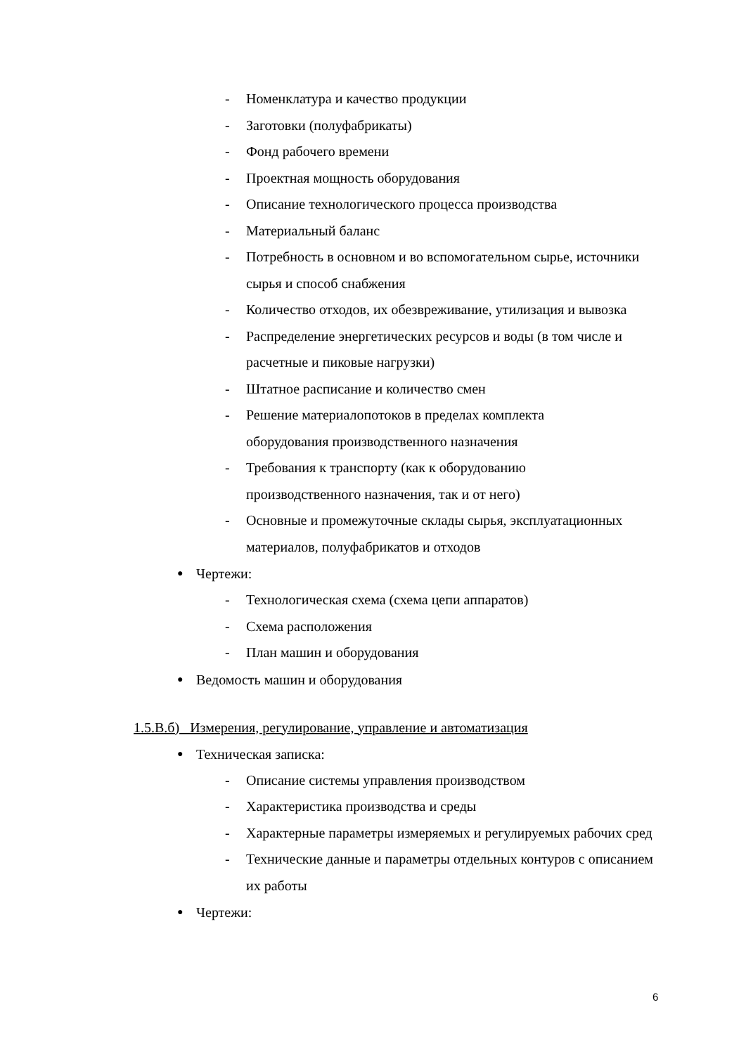- Номенклатура и качество продукции
- Заготовки (полуфабрикаты)
- Фонд рабочего времени
- Проектная мощность оборудования
- Описание технологического процесса производства
- Материальный баланс
- Потребность в основном и во вспомогательном сырье, источники сырья и способ снабжения
- Количество отходов, их обезвреживание, утилизация и вывозка
- Распределение энергетических ресурсов и воды (в том числе и расчетные и пиковые нагрузки)
- Штатное расписание и количество смен
- Решение материалопотоков в пределах комплекта
оборудования производственного назначения
- Требования к транспорту (как к оборудованию
производственного назначения, так и от него)
- Основные и промежуточные склады сырья, эксплуатационных материалов, полуфабрикатов и отходов
● Чертежи:
- Технологическая схема (схема цепи аппаратов)
- Схема расположения
- План машин и оборудования
● Ведомость машин и оборудования
1.5.В.б) Измерения, регулирование, управление и автоматизация
● Техническая записка:
- Описание системы управления производством
- Характеристика производства и среды
- Характерные параметры измеряемых и регулируемых рабочих сред
- Технические данные и параметры отдельных контуров с описанием их работы
● Чертежи:
6